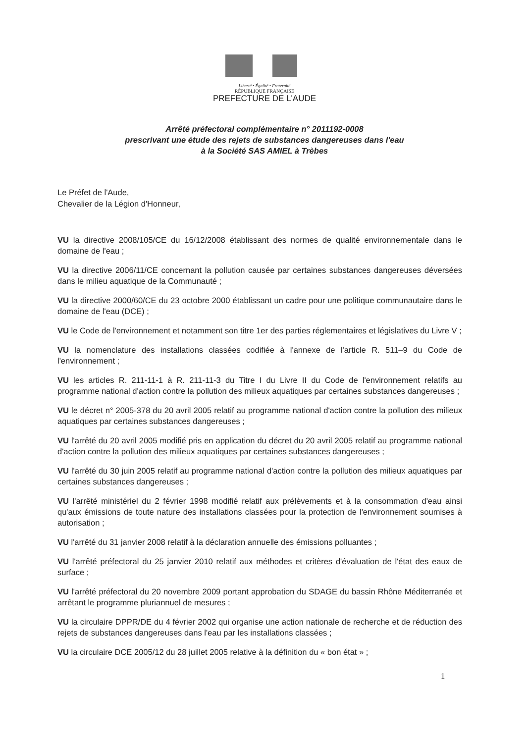Liberté • Égalité • Fraternité
RÉPUBLIQUE FRANÇAISE
PREFECTURE DE L'AUDE
Arrêté préfectoral complémentaire n° 2011192-0008
prescrivant une étude des rejets de substances dangereuses dans l'eau
à la Société SAS AMIEL à Trèbes
Le Préfet de l'Aude,
Chevalier de la Légion d'Honneur,
VU la directive 2008/105/CE du 16/12/2008 établissant des normes de qualité environnementale dans le domaine de l'eau ;
VU la directive 2006/11/CE concernant la pollution causée par certaines substances dangereuses déversées dans le milieu aquatique de la Communauté ;
VU la directive 2000/60/CE du 23 octobre 2000 établissant un cadre pour une politique communautaire dans le domaine de l'eau (DCE) ;
VU le Code de l'environnement et notamment son titre 1er des parties réglementaires et législatives du Livre V ;
VU la nomenclature des installations classées codifiée à l'annexe de l'article R. 511–9 du Code de l'environnement ;
VU les articles R. 211-11-1 à R. 211-11-3 du Titre I du Livre II du Code de l'environnement relatifs au programme national d'action contre la pollution des milieux aquatiques par certaines substances dangereuses ;
VU le décret n° 2005-378 du 20 avril 2005 relatif au programme national d'action contre la pollution des milieux aquatiques par certaines substances dangereuses ;
VU l'arrêté du 20 avril 2005 modifié pris en application du décret du 20 avril 2005 relatif au programme national d'action contre la pollution des milieux aquatiques par certaines substances dangereuses ;
VU l'arrêté du 30 juin 2005 relatif au programme national d'action contre la pollution des milieux aquatiques par certaines substances dangereuses ;
VU l'arrêté ministériel du 2 février 1998 modifié relatif aux prélèvements et à la consommation d'eau ainsi qu'aux émissions de toute nature des installations classées pour la protection de l'environnement soumises à autorisation ;
VU l'arrêté du 31 janvier 2008 relatif à la déclaration annuelle des émissions polluantes ;
VU l'arrêté préfectoral du 25 janvier 2010 relatif aux méthodes et critères d'évaluation de l'état des eaux de surface ;
VU l'arrêté préfectoral du 20 novembre 2009 portant approbation du SDAGE du bassin Rhône Méditerranée et arrêtant le programme pluriannuel de mesures ;
VU la circulaire DPPR/DE du 4 février 2002 qui organise une action nationale de recherche et de réduction des rejets de substances dangereuses dans l'eau par les installations classées ;
VU la circulaire DCE 2005/12 du 28 juillet 2005 relative à la définition du « bon état » ;
1